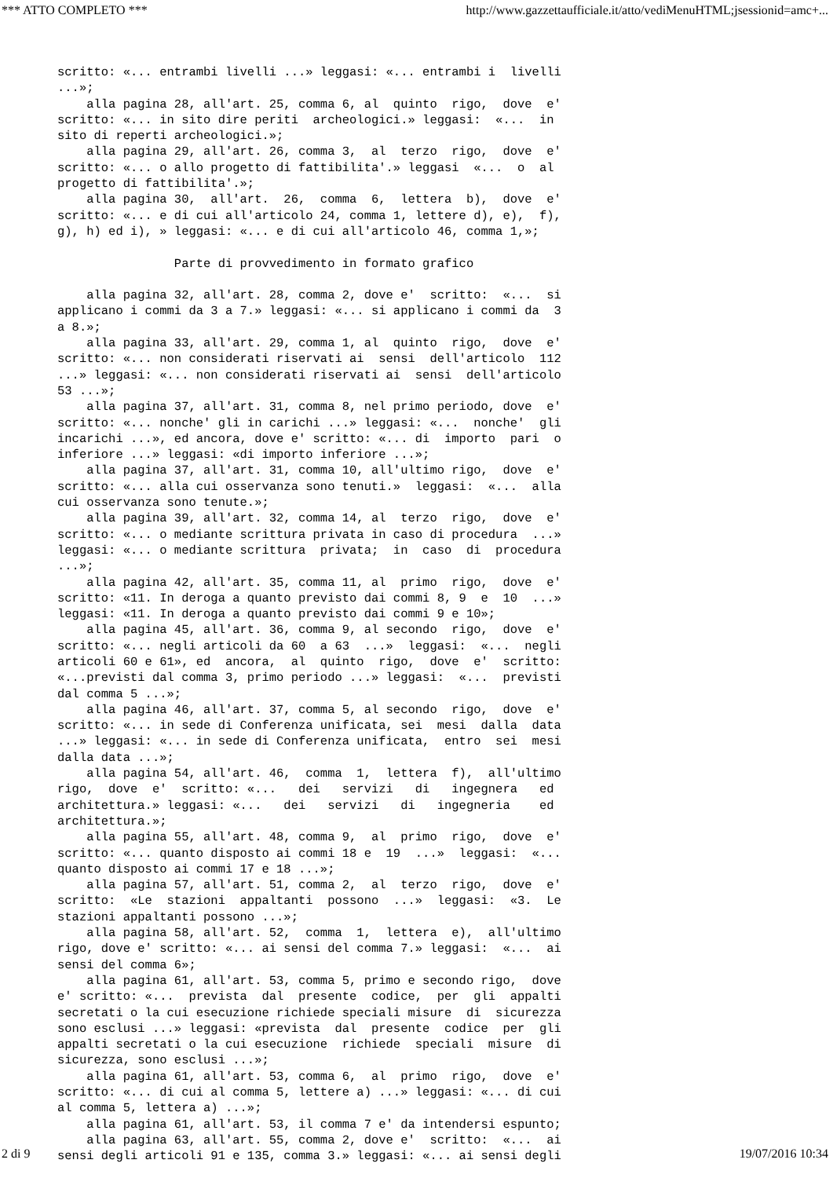*** ATTO COMPLETO *** http://www.gazzettaufficiale.it/atto/vediMenuHTML;jsessionid=amc+...
scritto: «... entrambi livelli ...» leggasi: «... entrambi i  livelli
...»;
    alla pagina 28, all'art. 25, comma 6, al  quinto  rigo,  dove  e'
scritto: «... in sito dire periti  archeologici.» leggasi:  «...  in
sito di reperti archeologici.»;
    alla pagina 29, all'art. 26, comma 3,  al  terzo  rigo,  dove  e'
scritto: «... o allo progetto di fattibilita'.» leggasi  «...  o  al
progetto di fattibilita'.»;
    alla pagina 30,  all'art.  26,  comma  6,  lettera  b),  dove  e'
scritto: «... e di cui all'articolo 24, comma 1, lettere d), e),  f),
g), h) ed i), » leggasi: «... e di cui all'articolo 46, comma 1,»;

                Parte di provvedimento in formato grafico

    alla pagina 32, all'art. 28, comma 2, dove e'  scritto:  «...  si
applicano i commi da 3 a 7.» leggasi: «... si applicano i commi da  3
a 8.»;
    alla pagina 33, all'art. 29, comma 1, al  quinto  rigo,  dove  e'
scritto: «... non considerati riservati ai  sensi  dell'articolo  112
...» leggasi: «... non considerati riservati ai  sensi  dell'articolo
53 ...»;
    alla pagina 37, all'art. 31, comma 8, nel primo periodo, dove  e'
scritto: «... nonche' gli in carichi ...» leggasi: «...  nonche'  gli
incarichi ...», ed ancora, dove e' scritto: «... di  importo  pari  o
inferiore ...» leggasi: «di importo inferiore ...»;
    alla pagina 37, all'art. 31, comma 10, all'ultimo rigo,  dove  e'
scritto: «... alla cui osservanza sono tenuti.»  leggasi:  «...  alla
cui osservanza sono tenute.»;
    alla pagina 39, all'art. 32, comma 14, al  terzo  rigo,  dove  e'
scritto: «... o mediante scrittura privata in caso di procedura  ...»
leggasi: «... o mediante scrittura  privata;  in  caso  di  procedura
...»;
    alla pagina 42, all'art. 35, comma 11, al  primo  rigo,  dove  e'
scritto: «11. In deroga a quanto previsto dai commi 8, 9  e  10  ...»
leggasi: «11. In deroga a quanto previsto dai commi 9 e 10»;
    alla pagina 45, all'art. 36, comma 9, al secondo  rigo,  dove  e'
scritto: «... negli articoli da 60  a 63  ...»  leggasi:  «...  negli
articoli 60 e 61», ed  ancora,  al  quinto  rigo,  dove  e'  scritto:
«...previsti dal comma 3, primo periodo ...» leggasi:  «...  previsti
dal comma 5 ...»;
    alla pagina 46, all'art. 37, comma 5, al secondo  rigo,  dove  e'
scritto: «... in sede di Conferenza unificata, sei  mesi  dalla  data
...» leggasi: «... in sede di Conferenza unificata,  entro  sei  mesi
dalla data ...»;
    alla pagina 54, all'art. 46,  comma  1,  lettera  f),  all'ultimo
rigo,  dove  e'  scritto: «...   dei   servizi   di   ingegnera   ed
architettura.» leggasi: «...   dei   servizi   di   ingegneria    ed
architettura.»;
    alla pagina 55, all'art. 48, comma 9,  al  primo  rigo,  dove  e'
scritto: «... quanto disposto ai commi 18 e  19  ...»  leggasi:  «...
quanto disposto ai commi 17 e 18 ...»;
    alla pagina 57, all'art. 51, comma 2,  al  terzo  rigo,  dove  e'
scritto:  «Le  stazioni  appaltanti  possono  ...»  leggasi:  «3.  Le
stazioni appaltanti possono ...»;
    alla pagina 58, all'art. 52,  comma  1,  lettera  e),  all'ultimo
rigo, dove e' scritto: «... ai sensi del comma 7.» leggasi:  «...  ai
sensi del comma 6»;
    alla pagina 61, all'art. 53, comma 5, primo e secondo rigo,  dove
e' scritto: «...  prevista  dal  presente  codice,  per  gli  appalti
secretati o la cui esecuzione richiede speciali misure  di  sicurezza
sono esclusi ...» leggasi: «prevista  dal  presente  codice  per  gli
appalti secretati o la cui esecuzione  richiede  speciali  misure  di
sicurezza, sono esclusi ...»;
    alla pagina 61, all'art. 53, comma 6,  al  primo  rigo,  dove  e'
scritto: «... di cui al comma 5, lettere a) ...» leggasi: «... di cui
al comma 5, lettera a) ...»;
    alla pagina 61, all'art. 53, il comma 7 e' da intendersi espunto;
    alla pagina 63, all'art. 55, comma 2, dove e'  scritto:  «...  ai
sensi degli articoli 91 e 135, comma 3.» leggasi: «... ai sensi degli
2 di 9 19/07/2016 10:34